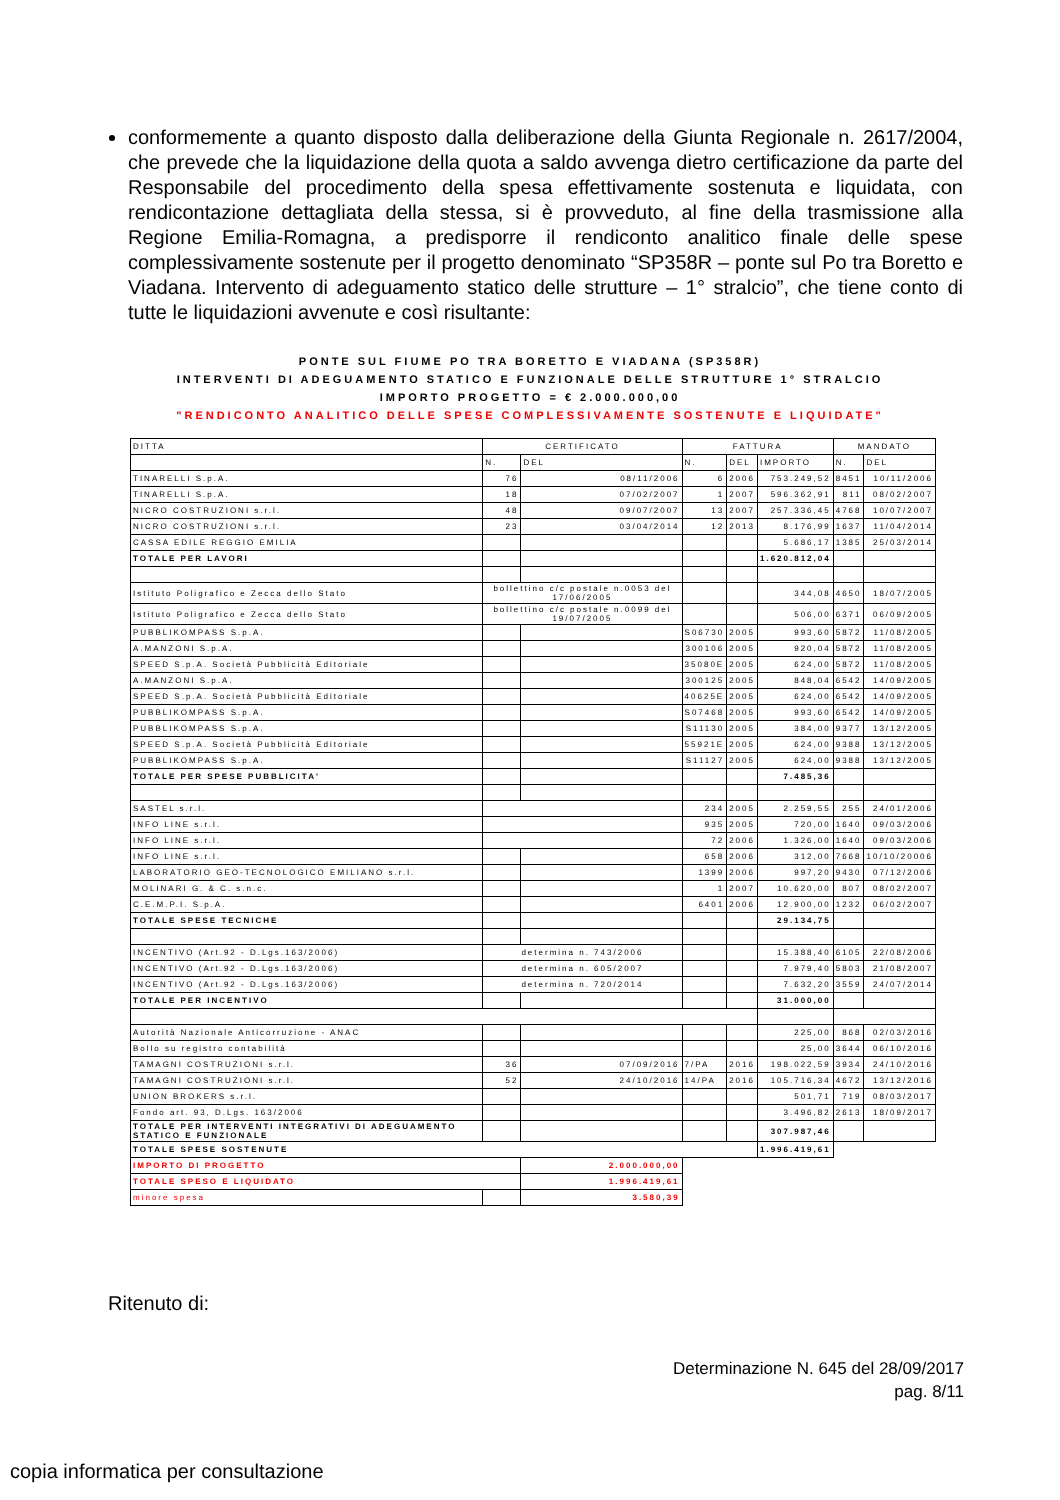conformemente a quanto disposto dalla deliberazione della Giunta Regionale n. 2617/2004, che prevede che la liquidazione della quota a saldo avvenga dietro certificazione da parte del Responsabile del procedimento della spesa effettivamente sostenuta e liquidata, con rendicontazione dettagliata della stessa, si è provveduto, al fine della trasmissione alla Regione Emilia-Romagna, a predisporre il rendiconto analitico finale delle spese complessivamente sostenute per il progetto denominato “SP358R – ponte sul Po tra Boretto e Viadana. Intervento di adeguamento statico delle strutture – 1° stralcio”, che tiene conto di tutte le liquidazioni avvenute e così risultante:
PONTE SUL FIUME PO TRA BORETTO E VIADANA (SP358R)
INTERVENTI DI ADEGUAMENTO STATICO E FUNZIONALE DELLE STRUTTURE 1° STRALCIO
IMPORTO PROGETTO = € 2.000.000,00
"RENDICONTO ANALITICO DELLE SPESE COMPLESSIVAMENTE SOSTENUTE E LIQUIDATE"
| DITTA | CERTIFICATO | | FATTURA | | | MANDATO | |
| --- | --- | --- | --- | --- | --- | --- | --- |
| | N. | DEL | N. | DEL | IMPORTO | N. | DEL |
| TINARELLI S.p.A. | 76 | 08/11/2006 | 6 | 2006 | 753.249,52 | 8451 | 10/11/2006 |
| TINARELLI S.p.A. | 18 | 07/02/2007 | 1 | 2007 | 596.362,91 | 811 | 08/02/2007 |
| NICRO COSTRUZIONI s.r.l. | 48 | 09/07/2007 | 13 | 2007 | 257.336,45 | 4768 | 10/07/2007 |
| NICRO COSTRUZIONI s.r.l. | 23 | 03/04/2014 | 12 | 2013 | 8.176,99 | 1637 | 11/04/2014 |
| CASSA EDILE REGGIO EMILIA | | | | | 5.686,17 | 1385 | 25/03/2014 |
| TOTALE PER LAVORI | | | | | 1.620.812,04 | | |
| Istituto Poligrafico e Zecca dello Stato | bollettino c/c postale n.0053 del 17/06/2005 | | | | 344,08 | 4650 | 18/07/2005 |
| Istituto Poligrafico e Zecca dello Stato | bollettino c/c postale n.0099 del 19/07/2005 | | | | 506,00 | 6371 | 06/09/2005 |
| PUBBLIKOMPASS S.p.A. | | | S06730 | 2005 | 993,60 | 5872 | 11/08/2005 |
| A.MANZONI S.p.A. | | | 300106 | 2005 | 920,04 | 5872 | 11/08/2005 |
| SPEED S.p.A. Società Pubblicità Editoriale | | | 35080E | 2005 | 624,00 | 5872 | 11/08/2005 |
| A.MANZONI S.p.A. | | | 300125 | 2005 | 848,04 | 6542 | 14/09/2005 |
| SPEED S.p.A. Società Pubblicità Editoriale | | | 40625E | 2005 | 624,00 | 6542 | 14/09/2005 |
| PUBBLIKOMPASS S.p.A. | | | S07468 | 2005 | 993,60 | 6542 | 14/09/2005 |
| PUBBLIKOMPASS S.p.A. | | | S11130 | 2005 | 384,00 | 9377 | 13/12/2005 |
| SPEED S.p.A. Società Pubblicità Editoriale | | | 55921E | 2005 | 624,00 | 9388 | 13/12/2005 |
| PUBBLIKOMPASS S.p.A. | | | S11127 | 2005 | 624,00 | 9388 | 13/12/2005 |
| TOTALE PER SPESE PUBBLICITA' | | | | | 7.485,36 | | |
| SASTEL s.r.l. | | | 234 | 2005 | 2.259,55 | 255 | 24/01/2006 |
| INFO LINE s.r.l. | | | 935 | 2005 | 720,00 | 1640 | 09/03/2006 |
| INFO LINE s.r.l. | | | 72 | 2006 | 1.326,00 | 1640 | 09/03/2006 |
| INFO LINE s.r.l. | | | 658 | 2006 | 312,00 | 7668 | 10/10/20006 |
| LABORATORIO GEO-TECNOLOGICO EMILIANO s.r.l. | | | 1399 | 2006 | 997,20 | 9430 | 07/12/2006 |
| MOLINARI G. & C. s.n.c. | | | 1 | 2007 | 10.620,00 | 807 | 08/02/2007 |
| C.E.M.P.I. S.p.A. | | | 6401 | 2006 | 12.900,00 | 1232 | 06/02/2007 |
| TOTALE SPESE TECNICHE | | | | | 29.134,75 | | |
| INCENTIVO (Art.92 - D.Lgs.163/2006) | determina n. 743/2006 | | | | 15.388,40 | 6105 | 22/08/2006 |
| INCENTIVO (Art.92 - D.Lgs.163/2006) | determina n. 605/2007 | | | | 7.979,40 | 5803 | 21/08/2007 |
| INCENTIVO (Art.92 - D.Lgs.163/2006) | determina n. 720/2014 | | | | 7.632,20 | 3559 | 24/07/2014 |
| TOTALE PER INCENTIVO | | | | | 31.000,00 | | |
| Autorità Nazionale Anticorruzione - ANAC | | | | | 225,00 | 868 | 02/03/2016 |
| Bollo su registro contabilità | | | | | 25,00 | 3644 | 06/10/2016 |
| TAMAGNI COSTRUZIONI s.r.l. | 36 | 07/09/2016 | 7/PA | 2016 | 198.022,59 | 3934 | 24/10/2016 |
| TAMAGNI COSTRUZIONI s.r.l. | 52 | 24/10/2016 | 14/PA | 2016 | 105.716,34 | 4672 | 13/12/2016 |
| UNION BROKERS s.r.l. | | | | | 501,71 | 719 | 08/03/2017 |
| Fondo art. 93, D.Lgs. 163/2006 | | | | | 3.496,82 | 2613 | 18/09/2017 |
| TOTALE PER INTERVENTI INTEGRATIVI DI ADEGUAMENTO STATICO E FUNZIONALE | | | | | 307.987,46 | | |
| TOTALE SPESE SOSTENUTE | | | | | 1.996.419,61 | | |
| IMPORTO DI PROGETTO | | 2.000.000,00 | | | | | |
| TOTALE SPESO E LIQUIDATO | | 1.996.419,61 | | | | | |
| minore spesa | | 3.580,39 | | | | | |
Ritenuto di:
Determinazione N. 645 del 28/09/2017
pag. 8/11
copia informatica per consultazione